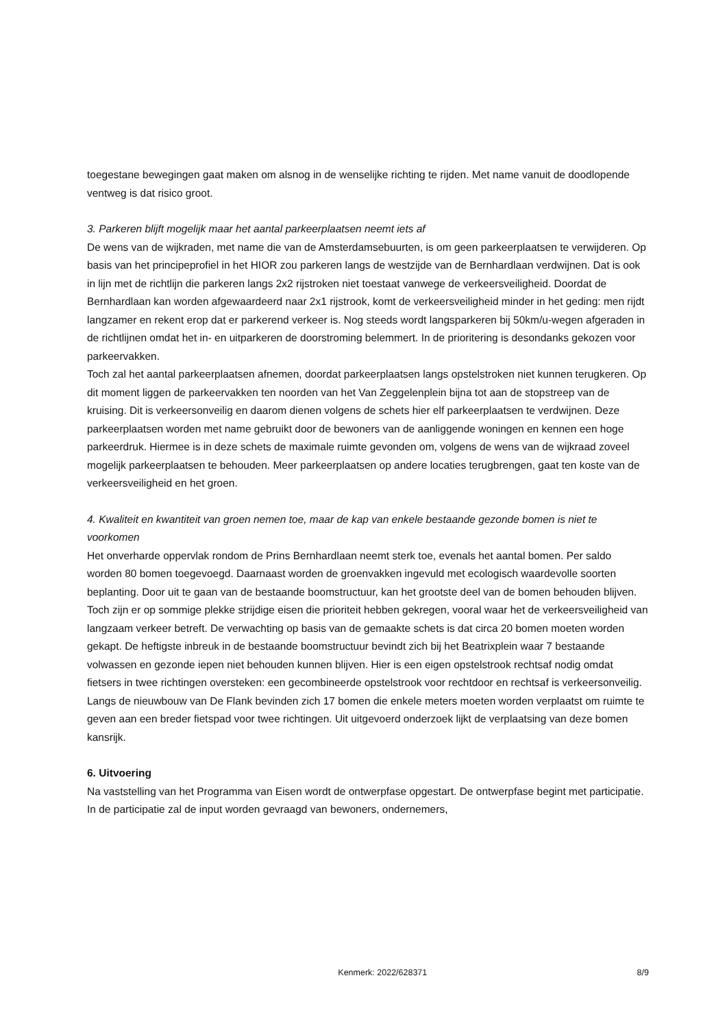toegestane bewegingen gaat maken om alsnog in de wenselijke richting te rijden. Met name vanuit de doodlopende ventweg is dat risico groot.
3. Parkeren blijft mogelijk maar het aantal parkeerplaatsen neemt iets af
De wens van de wijkraden, met name die van de Amsterdamsebuurten, is om geen parkeerplaatsen te verwijderen. Op basis van het principeprofiel in het HIOR zou parkeren langs de westzijde van de Bernhardlaan verdwijnen. Dat is ook in lijn met de richtlijn die parkeren langs 2x2 rijstroken niet toestaat vanwege de verkeersveiligheid. Doordat de Bernhardlaan kan worden afgewaardeerd naar 2x1 rijstrook, komt de verkeersveiligheid minder in het geding: men rijdt langzamer en rekent erop dat er parkerend verkeer is. Nog steeds wordt langsparkeren bij 50km/u-wegen afgeraden in de richtlijnen omdat het in- en uitparkeren de doorstroming belemmert. In de prioritering is desondanks gekozen voor parkeervakken.
Toch zal het aantal parkeerplaatsen afnemen, doordat parkeerplaatsen langs opstelstroken niet kunnen terugkeren. Op dit moment liggen de parkeervakken ten noorden van het Van Zeggelenplein bijna tot aan de stopstreep van de kruising. Dit is verkeersonveilig en daarom dienen volgens de schets hier elf parkeerplaatsen te verdwijnen. Deze parkeerplaatsen worden met name gebruikt door de bewoners van de aanliggende woningen en kennen een hoge parkeerdruk. Hiermee is in deze schets de maximale ruimte gevonden om, volgens de wens van de wijkraad zoveel mogelijk parkeerplaatsen te behouden. Meer parkeerplaatsen op andere locaties terugbrengen, gaat ten koste van de verkeersveiligheid en het groen.
4. Kwaliteit en kwantiteit van groen nemen toe, maar de kap van enkele bestaande gezonde bomen is niet te voorkomen
Het onverharde oppervlak rondom de Prins Bernhardlaan neemt sterk toe, evenals het aantal bomen. Per saldo worden 80 bomen toegevoegd. Daarnaast worden de groenvakken ingevuld met ecologisch waardevolle soorten beplanting. Door uit te gaan van de bestaande boomstructuur, kan het grootste deel van de bomen behouden blijven. Toch zijn er op sommige plekke strijdige eisen die prioriteit hebben gekregen, vooral waar het de verkeersveiligheid van langzaam verkeer betreft. De verwachting op basis van de gemaakte schets is dat circa 20 bomen moeten worden gekapt. De heftigste inbreuk in de bestaande boomstructuur bevindt zich bij het Beatrixplein waar 7 bestaande volwassen en gezonde iepen niet behouden kunnen blijven. Hier is een eigen opstelstrook rechtsaf nodig omdat fietsers in twee richtingen oversteken: een gecombineerde opstelstrook voor rechtdoor en rechtsaf is verkeersonveilig.
Langs de nieuwbouw van De Flank bevinden zich 17 bomen die enkele meters moeten worden verplaatst om ruimte te geven aan een breder fietspad voor twee richtingen. Uit uitgevoerd onderzoek lijkt de verplaatsing van deze bomen kansrijk.
6. Uitvoering
Na vaststelling van het Programma van Eisen wordt de ontwerpfase opgestart. De ontwerpfase begint met participatie. In de participatie zal de input worden gevraagd van bewoners, ondernemers,
Kenmerk: 2022/628371 8/9